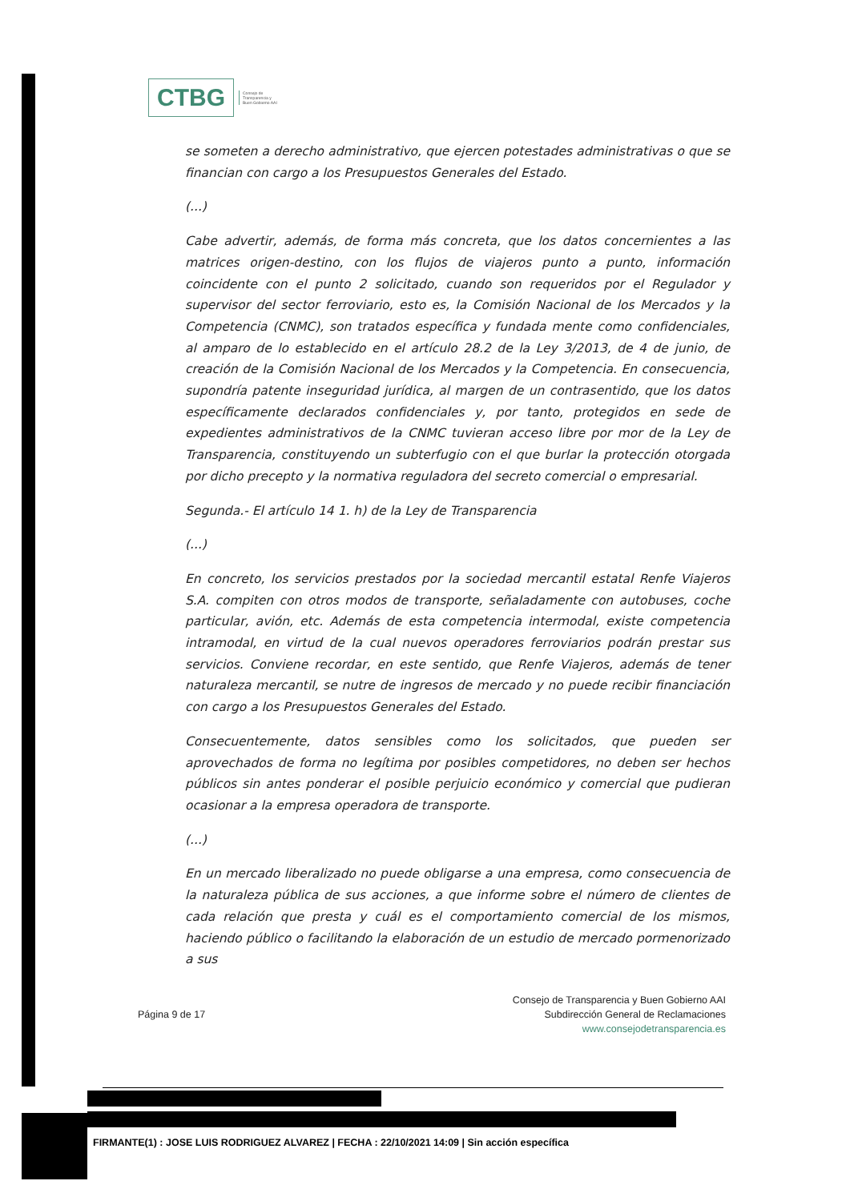CTBG
Consejo de
Transparencia y
Buen Gobierno AAI
se someten a derecho administrativo, que ejercen potestades administrativas o que se financian con cargo a los Presupuestos Generales del Estado.
(...)
Cabe advertir, además, de forma más concreta, que los datos concernientes a las matrices origen-destino, con los flujos de viajeros punto a punto, información coincidente con el punto 2 solicitado, cuando son requeridos por el Regulador y supervisor del sector ferroviario, esto es, la Comisión Nacional de los Mercados y la Competencia (CNMC), son tratados específica y fundada mente como confidenciales, al amparo de lo establecido en el artículo 28.2 de la Ley 3/2013, de 4 de junio, de creación de la Comisión Nacional de los Mercados y la Competencia. En consecuencia, supondría patente inseguridad jurídica, al margen de un contrasentido, que los datos específicamente declarados confidenciales y, por tanto, protegidos en sede de expedientes administrativos de la CNMC tuvieran acceso libre por mor de la Ley de Transparencia, constituyendo un subterfugio con el que burlar la protección otorgada por dicho precepto y la normativa reguladora del secreto comercial o empresarial.
Segunda.- El artículo 14 1. h) de la Ley de Transparencia
(...)
En concreto, los servicios prestados por la sociedad mercantil estatal Renfe Viajeros S.A. compiten con otros modos de transporte, señaladamente con autobuses, coche particular, avión, etc. Además de esta competencia intermodal, existe competencia intramodal, en virtud de la cual nuevos operadores ferroviarios podrán prestar sus servicios. Conviene recordar, en este sentido, que Renfe Viajeros, además de tener naturaleza mercantil, se nutre de ingresos de mercado y no puede recibir financiación con cargo a los Presupuestos Generales del Estado.
Consecuentemente, datos sensibles como los solicitados, que pueden ser aprovechados de forma no legítima por posibles competidores, no deben ser hechos públicos sin antes ponderar el posible perjuicio económico y comercial que pudieran ocasionar a la empresa operadora de transporte.
(...)
En un mercado liberalizado no puede obligarse a una empresa, como consecuencia de la naturaleza pública de sus acciones, a que informe sobre el número de clientes de cada relación que presta y cuál es el comportamiento comercial de los mismos, haciendo público o facilitando la elaboración de un estudio de mercado pormenorizado a sus
Página 9 de 17
Consejo de Transparencia y Buen Gobierno AAI
Subdirección General de Reclamaciones
www.consejodetransparencia.es
FIRMANTE(1) : JOSE LUIS RODRIGUEZ ALVAREZ | FECHA : 22/10/2021 14:09 | Sin acción específica